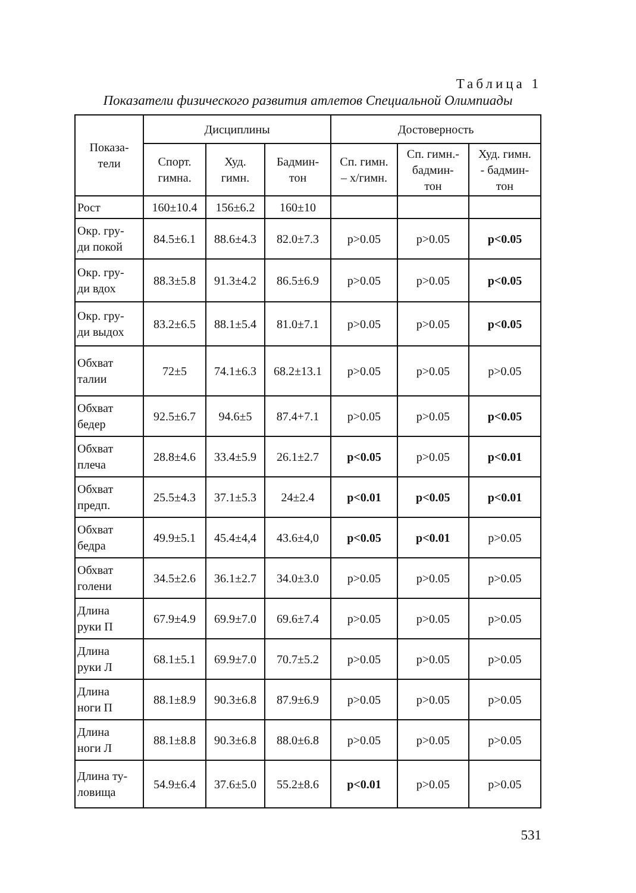Таблица 1
Показатели физического развития атлетов Специальной Олимпиады
| Показа- тели | Дисциплины | | | Достоверность | | |
| --- | --- | --- | --- | --- | --- | --- |
| | Спорт. гимна. | Худ. гимн. | Бадмин- тон | Сп. гимн. – х/гимн. | Сп. гимн.- бадмин- тон | Худ. гимн. - бадмин- тон |
| Рост | 160±10.4 | 156±6.2 | 160±10 | | | |
| Окр. гру- ди покой | 84.5±6.1 | 88.6±4.3 | 82.0±7.3 | p>0.05 | p>0.05 | p<0.05 |
| Окр. гру- ди вдох | 88.3±5.8 | 91.3±4.2 | 86.5±6.9 | p>0.05 | p>0.05 | p<0.05 |
| Окр. гру- ди выдох | 83.2±6.5 | 88.1±5.4 | 81.0±7.1 | p>0.05 | p>0.05 | p<0.05 |
| Обхват талии | 72±5 | 74.1±6.3 | 68.2±13.1 | p>0.05 | p>0.05 | p>0.05 |
| Обхват бедер | 92.5±6.7 | 94.6±5 | 87.4+7.1 | p>0.05 | p>0.05 | p<0.05 |
| Обхват плеча | 28.8±4.6 | 33.4±5.9 | 26.1±2.7 | p<0.05 | p>0.05 | p<0.01 |
| Обхват предп. | 25.5±4.3 | 37.1±5.3 | 24±2.4 | p<0.01 | p<0.05 | p<0.01 |
| Обхват бедра | 49.9±5.1 | 45.4±4,4 | 43.6±4,0 | p<0.05 | p<0.01 | p>0.05 |
| Обхват голени | 34.5±2.6 | 36.1±2.7 | 34.0±3.0 | p>0.05 | p>0.05 | p>0.05 |
| Длина руки П | 67.9±4.9 | 69.9±7.0 | 69.6±7.4 | p>0.05 | p>0.05 | p>0.05 |
| Длина руки Л | 68.1±5.1 | 69.9±7.0 | 70.7±5.2 | p>0.05 | p>0.05 | p>0.05 |
| Длина ноги П | 88.1±8.9 | 90.3±6.8 | 87.9±6.9 | p>0.05 | p>0.05 | p>0.05 |
| Длина ноги Л | 88.1±8.8 | 90.3±6.8 | 88.0±6.8 | p>0.05 | p>0.05 | p>0.05 |
| Длина ту- ловища | 54.9±6.4 | 37.6±5.0 | 55.2±8.6 | p<0.01 | p>0.05 | p>0.05 |
531